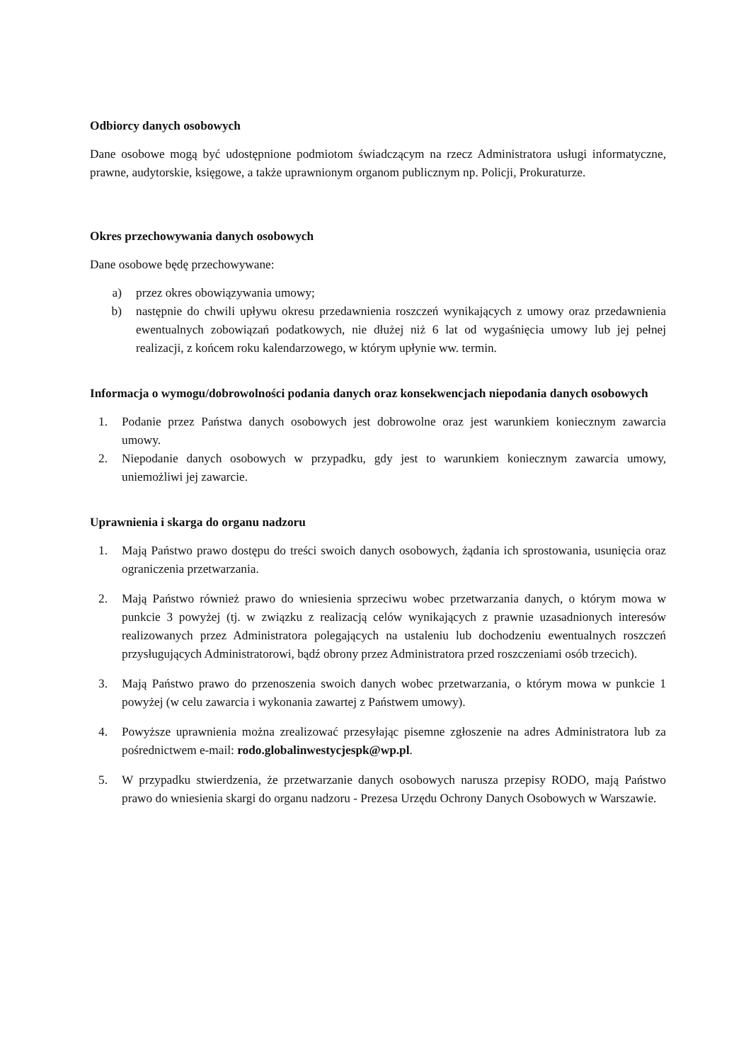Odbiorcy danych osobowych
Dane osobowe mogą być udostępnione podmiotom świadczącym na rzecz Administratora usługi informatyczne, prawne, audytorskie, księgowe, a także uprawnionym organom publicznym np. Policji, Prokuraturze.
Okres przechowywania danych osobowych
Dane osobowe będę przechowywane:
a) przez okres obowiązywania umowy;
b) następnie do chwili upływu okresu przedawnienia roszczeń wynikających z umowy oraz przedawnienia ewentualnych zobowiązań podatkowych, nie dłużej niż 6 lat od wygaśnięcia umowy lub jej pełnej realizacji, z końcem roku kalendarzowego, w którym upłynie ww. termin.
Informacja o wymogu/dobrowolności podania danych oraz konsekwencjach niepodania danych osobowych
1. Podanie przez Państwa danych osobowych jest dobrowolne oraz jest warunkiem koniecznym zawarcia umowy.
2. Niepodanie danych osobowych w przypadku, gdy jest to warunkiem koniecznym zawarcia umowy, uniemożliwi jej zawarcie.
Uprawnienia i skarga do organu nadzoru
1. Mają Państwo prawo dostępu do treści swoich danych osobowych, żądania ich sprostowania, usunięcia oraz ograniczenia przetwarzania.
2. Mają Państwo również prawo do wniesienia sprzeciwu wobec przetwarzania danych, o którym mowa w punkcie 3 powyżej (tj. w związku z realizacją celów wynikających z prawnie uzasadnionych interesów realizowanych przez Administratora polegających na ustaleniu lub dochodzeniu ewentualnych roszczeń przysługujących Administratorowi, bądź obrony przez Administratora przed roszczeniami osób trzecich).
3. Mają Państwo prawo do przenoszenia swoich danych wobec przetwarzania, o którym mowa w punkcie 1 powyżej (w celu zawarcia i wykonania zawartej z Państwem umowy).
4. Powyższe uprawnienia można zrealizować przesyłając pisemne zgłoszenie na adres Administratora lub za pośrednictwem e-mail: rodo.globalinwestycjespk@wp.pl.
5. W przypadku stwierdzenia, że przetwarzanie danych osobowych narusza przepisy RODO, mają Państwo prawo do wniesienia skargi do organu nadzoru - Prezesa Urzędu Ochrony Danych Osobowych w Warszawie.